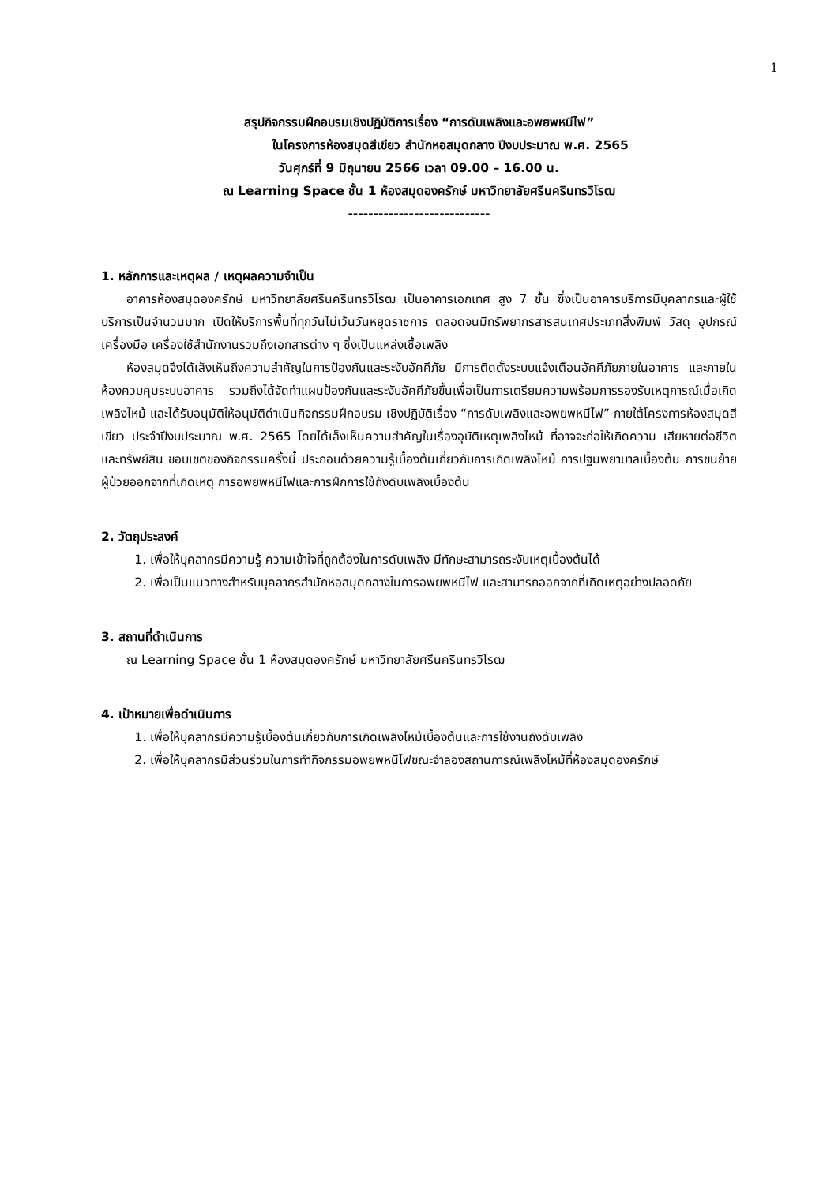1
สรุปกิจกรรมฝึกอบรมเชิงปฏิบัติการเรื่อง “การดับเพลิงและอพยพหนีไฟ”
ในโครงการห้องสมุดสีเขียว สำนักหอสมุดกลาง ปีงบประมาณ พ.ศ. 2565
วันศุกร์ที่ 9 มิถุนายน 2566 เวลา 09.00 – 16.00 น.
ณ Learning Space ชั้น 1 ห้องสมุดองครักษ์ มหาวิทยาลัยศรีนครินทรวิโรฒ
----------------------------
1. หลักการและเหตุผล / เหตุผลความจำเป็น
อาคารห้องสมุดองครักษ์ มหาวิทยาลัยศรีนครินทรวิโรฒ เป็นอาคารเอกเทศ สูง 7 ชั้น ซึ่งเป็นอาคารบริการมีบุคลากรและผู้ใช้บริการเป็นจำนวนมาก เปิดให้บริการพื้นที่ทุกวันไม่เว้นวันหยุดราชการ ตลอดจนมีทรัพยากรสารสนเทศประเภทสิ่งพิมพ์ วัสดุ อุปกรณ์ เครื่องมือ เครื่องใช้สำนักงานรวมถึงเอกสารต่าง ๆ ซึ่งเป็นแหล่งเชื้อเพลิง
ห้องสมุดจึงได้เล็งเห็นถึงความสำคัญในการป้องกันและระงับอัคคีภัย มีการติดตั้งระบบแจ้งเตือนอัคคีภัยภายในอาคาร และภายในห้องควบคุมระบบอาคาร รวมถึงได้จัดทำแผนป้องกันและระงับอัคคีภัยขึ้นเพื่อเป็นการเตรียมความพร้อมการรองรับเหตุการณ์เมื่อเกิดเพลิงไหม้ และได้รับอนุมัติให้อนุมัติดำเนินกิจกรรมฝึกอบรม เชิงปฏิบัติเรื่อง “การดับเพลิงและอพยพหนีไฟ” ภายใต้โครงการห้องสมุดสีเขียว ประจำปีงบประมาณ พ.ศ. 2565 โดยได้เล็งเห็นความสำคัญในเรื่องอุบัติเหตุเพลิงไหม้ ที่อาจจะก่อให้เกิดความ เสียหายต่อชีวิต และทรัพย์สิน ขอบเขตของกิจกรรมครั้งนี้ ประกอบด้วยความรู้เบื้องต้นเกี่ยวกับการเกิดเพลิงไหม้ การปฐมพยาบาลเบื้องต้น การขนย้ายผู้ป่วยออกจากที่เกิดเหตุ การอพยพหนีไฟและการฝึกการใช้ถังดับเพลิงเบื้องต้น
2. วัตถุประสงค์
1. เพื่อให้บุคลากรมีความรู้ ความเข้าใจที่ถูกต้องในการดับเพลิง มีทักษะสามารถระงับเหตุเบื้องต้นได้
2. เพื่อเป็นแนวทางสำหรับบุคลากรสำนักหอสมุดกลางในการอพยพหนีไฟ และสามารถออกจากที่เกิดเหตุอย่างปลอดภัย
3. สถานที่ดำเนินการ
ณ Learning Space ชั้น 1 ห้องสมุดองครักษ์ มหาวิทยาลัยศรีนครินทรวิโรฒ
4. เป้าหมายเพื่อดำเนินการ
1. เพื่อให้บุคลากรมีความรู้เบื้องต้นเกี่ยวกับการเกิดเพลิงไหม้เบื้องต้นและการใช้งานถังดับเพลิง
2. เพื่อให้บุคลากรมีส่วนร่วมในการทำกิจกรรมอพยพหนีไฟขณะจำลองสถานการณ์เพลิงไหม้ที่ห้องสมุดองครักษ์